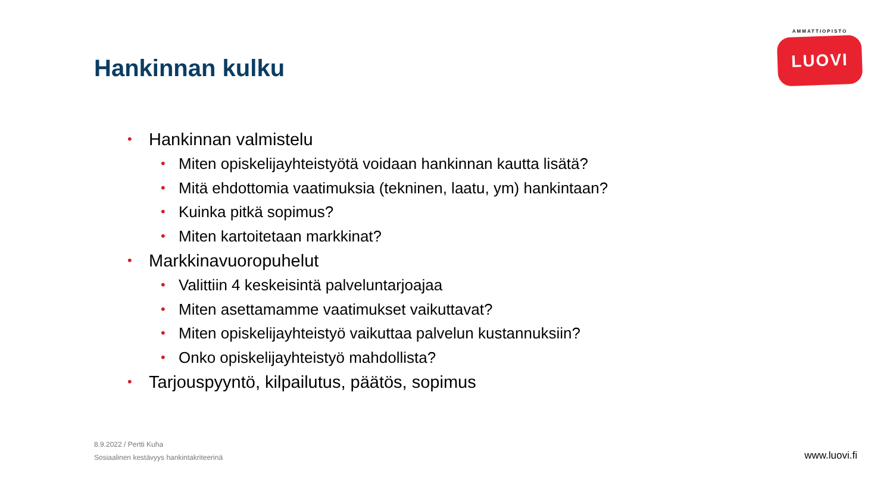AMMATTIOPISTO
LUOVI
Hankinnan kulku
• Hankinnan valmistelu
• Miten opiskelijayhteistyötä voidaan hankinnan kautta lisätä?
• Mitä ehdottomia vaatimuksia (tekninen, laatu, ym) hankintaan?
• Kuinka pitkä sopimus?
• Miten kartoitetaan markkinat?
• Markkinavuoropuhelut
• Valittiin 4 keskeisintä palveluntarjoajaa
• Miten asettamamme vaatimukset vaikuttavat?
• Miten opiskelijayhteistyö vaikuttaa palvelun kustannuksiin?
• Onko opiskelijayhteistyö mahdollista?
• Tarjouspyyntö, kilpailutus, päätös, sopimus
8.9.2022 / Pertti Kuha
Sosiaalinen kestävyys hankintakriteerinä
www.luovi.fi